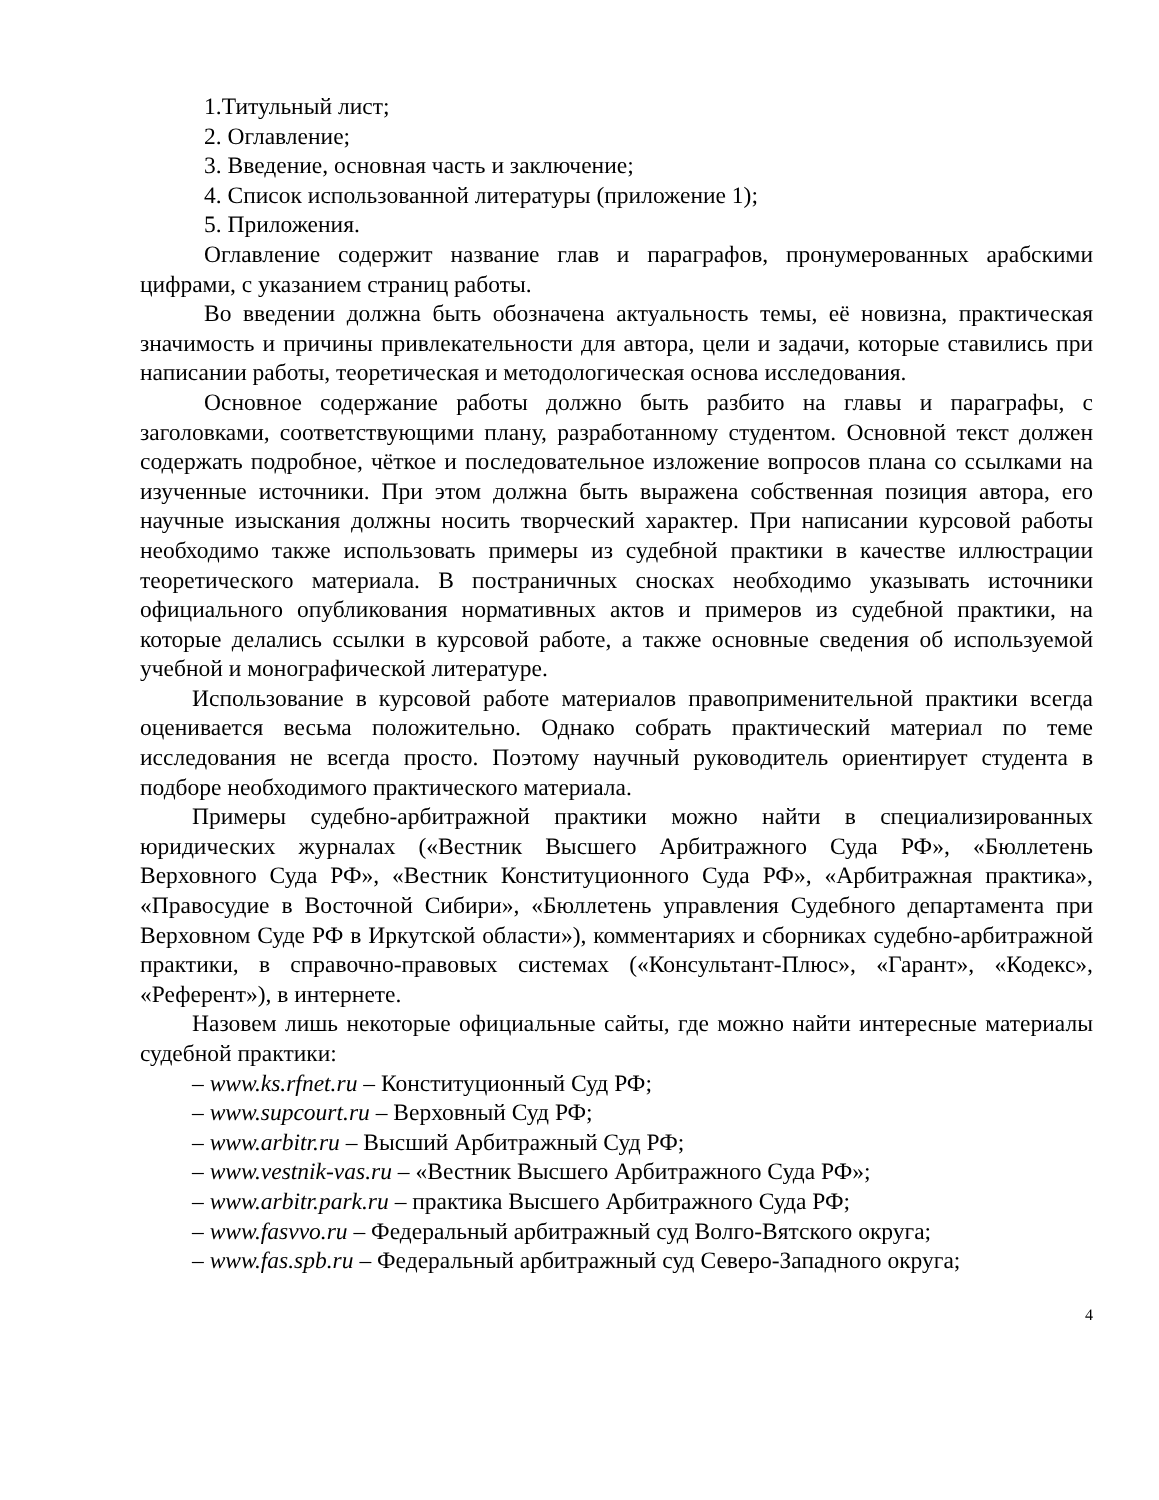1.Титульный лист;
2. Оглавление;
3. Введение, основная часть и заключение;
4. Список использованной литературы (приложение 1);
5. Приложения.
Оглавление содержит название глав и параграфов, пронумерованных арабскими цифрами, с указанием страниц работы.
Во введении должна быть обозначена актуальность темы, её новизна, практическая значимость и причины привлекательности для автора, цели и задачи, которые ставились при написании работы, теоретическая и методологическая основа исследования.
Основное содержание работы должно быть разбито на главы и параграфы, с заголовками, соответствующими плану, разработанному студентом. Основной текст должен содержать подробное, чёткое и последовательное изложение вопросов плана со ссылками на изученные источники. При этом должна быть выражена собственная позиция автора, его научные изыскания должны носить творческий характер. При написании курсовой работы необходимо также использовать примеры из судебной практики в качестве иллюстрации теоретического материала. В постраничных сносках необходимо указывать источники официального опубликования нормативных актов и примеров из судебной практики, на которые делались ссылки в курсовой работе, а также основные сведения об используемой учебной и монографической литературе.
Использование в курсовой работе материалов правоприменительной практики всегда оценивается весьма положительно. Однако собрать практический материал по теме исследования не всегда просто. Поэтому научный руководитель ориентирует студента в подборе необходимого практического материала.
Примеры судебно-арбитражной практики можно найти в специализированных юридических журналах («Вестник Высшего Арбитражного Суда РФ», «Бюллетень Верховного Суда РФ», «Вестник Конституционного Суда РФ», «Арбитражная практика», «Правосудие в Восточной Сибири», «Бюллетень управления Судебного департамента при Верховном Суде РФ в Иркутской области»), комментариях и сборниках судебно-арбитражной практики, в справочно-правовых системах («Консультант-Плюс», «Гарант», «Кодекс», «Референт»), в интернете.
Назовем лишь некоторые официальные сайты, где можно найти интересные материалы судебной практики:
– www.ks.rfnet.ru – Конституционный Суд РФ;
– www.supcourt.ru – Верховный Суд РФ;
– www.arbitr.ru – Высший Арбитражный Суд РФ;
– www.vestnik-vas.ru – «Вестник Высшего Арбитражного Суда РФ»;
– www.arbitr.park.ru – практика Высшего Арбитражного Суда РФ;
– www.fasvvo.ru – Федеральный арбитражный суд Волго-Вятского округа;
– www.fas.spb.ru – Федеральный арбитражный суд Северо-Западного округа;
4